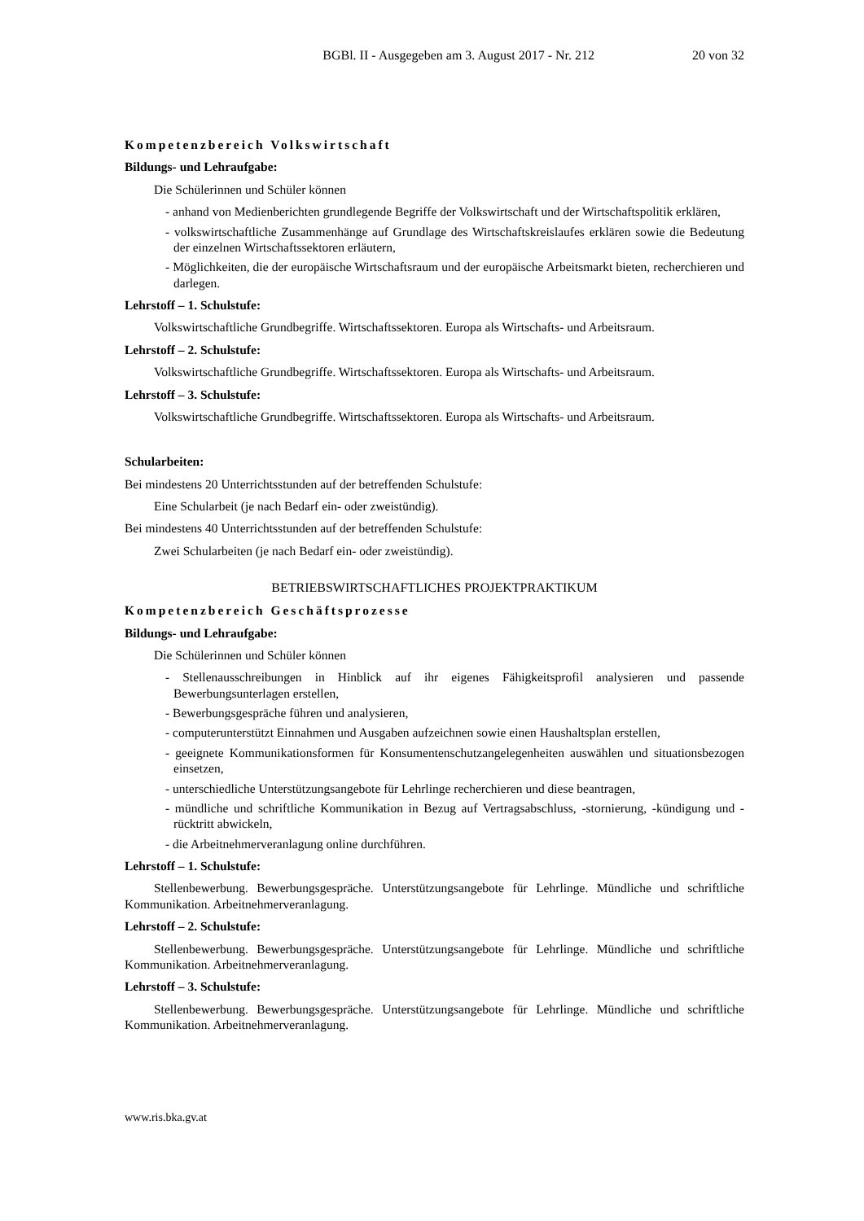BGBl. II - Ausgegeben am 3. August 2017 - Nr. 212 20 von 32
Kompetenzbereich Volkswirtschaft
Bildungs- und Lehraufgabe:
Die Schülerinnen und Schüler können
- anhand von Medienberichten grundlegende Begriffe der Volkswirtschaft und der Wirtschaftspolitik erklären,
- volkswirtschaftliche Zusammenhänge auf Grundlage des Wirtschaftskreislaufes erklären sowie die Bedeutung der einzelnen Wirtschaftssektoren erläutern,
- Möglichkeiten, die der europäische Wirtschaftsraum und der europäische Arbeitsmarkt bieten, recherchieren und darlegen.
Lehrstoff – 1. Schulstufe:
Volkswirtschaftliche Grundbegriffe. Wirtschaftssektoren. Europa als Wirtschafts- und Arbeitsraum.
Lehrstoff – 2. Schulstufe:
Volkswirtschaftliche Grundbegriffe. Wirtschaftssektoren. Europa als Wirtschafts- und Arbeitsraum.
Lehrstoff – 3. Schulstufe:
Volkswirtschaftliche Grundbegriffe. Wirtschaftssektoren. Europa als Wirtschafts- und Arbeitsraum.
Schularbeiten:
Bei mindestens 20 Unterrichtsstunden auf der betreffenden Schulstufe:
Eine Schularbeit (je nach Bedarf ein- oder zweistündig).
Bei mindestens 40 Unterrichtsstunden auf der betreffenden Schulstufe:
Zwei Schularbeiten (je nach Bedarf ein- oder zweistündig).
BETRIEBSWIRTSCHAFTLICHES PROJEKTPRAKTIKUM
Kompetenzbereich Geschäftsprozesse
Bildungs- und Lehraufgabe:
Die Schülerinnen und Schüler können
- Stellenausschreibungen in Hinblick auf ihr eigenes Fähigkeitsprofil analysieren und passende Bewerbungsunterlagen erstellen,
- Bewerbungsgespräche führen und analysieren,
- computerunterstützt Einnahmen und Ausgaben aufzeichnen sowie einen Haushaltsplan erstellen,
- geeignete Kommunikationsformen für Konsumentenschutzangelegenheiten auswählen und situationsbezogen einsetzen,
- unterschiedliche Unterstützungsangebote für Lehrlinge recherchieren und diese beantragen,
- mündliche und schriftliche Kommunikation in Bezug auf Vertragsabschluss, -stornierung, -kündigung und -rücktritt abwickeln,
- die Arbeitnehmerveranlagung online durchführen.
Lehrstoff – 1. Schulstufe:
Stellenbewerbung. Bewerbungsgespräche. Unterstützungsangebote für Lehrlinge. Mündliche und schriftliche Kommunikation. Arbeitnehmerveranlagung.
Lehrstoff – 2. Schulstufe:
Stellenbewerbung. Bewerbungsgespräche. Unterstützungsangebote für Lehrlinge. Mündliche und schriftliche Kommunikation. Arbeitnehmerveranlagung.
Lehrstoff – 3. Schulstufe:
Stellenbewerbung. Bewerbungsgespräche. Unterstützungsangebote für Lehrlinge. Mündliche und schriftliche Kommunikation. Arbeitnehmerveranlagung.
www.ris.bka.gv.at